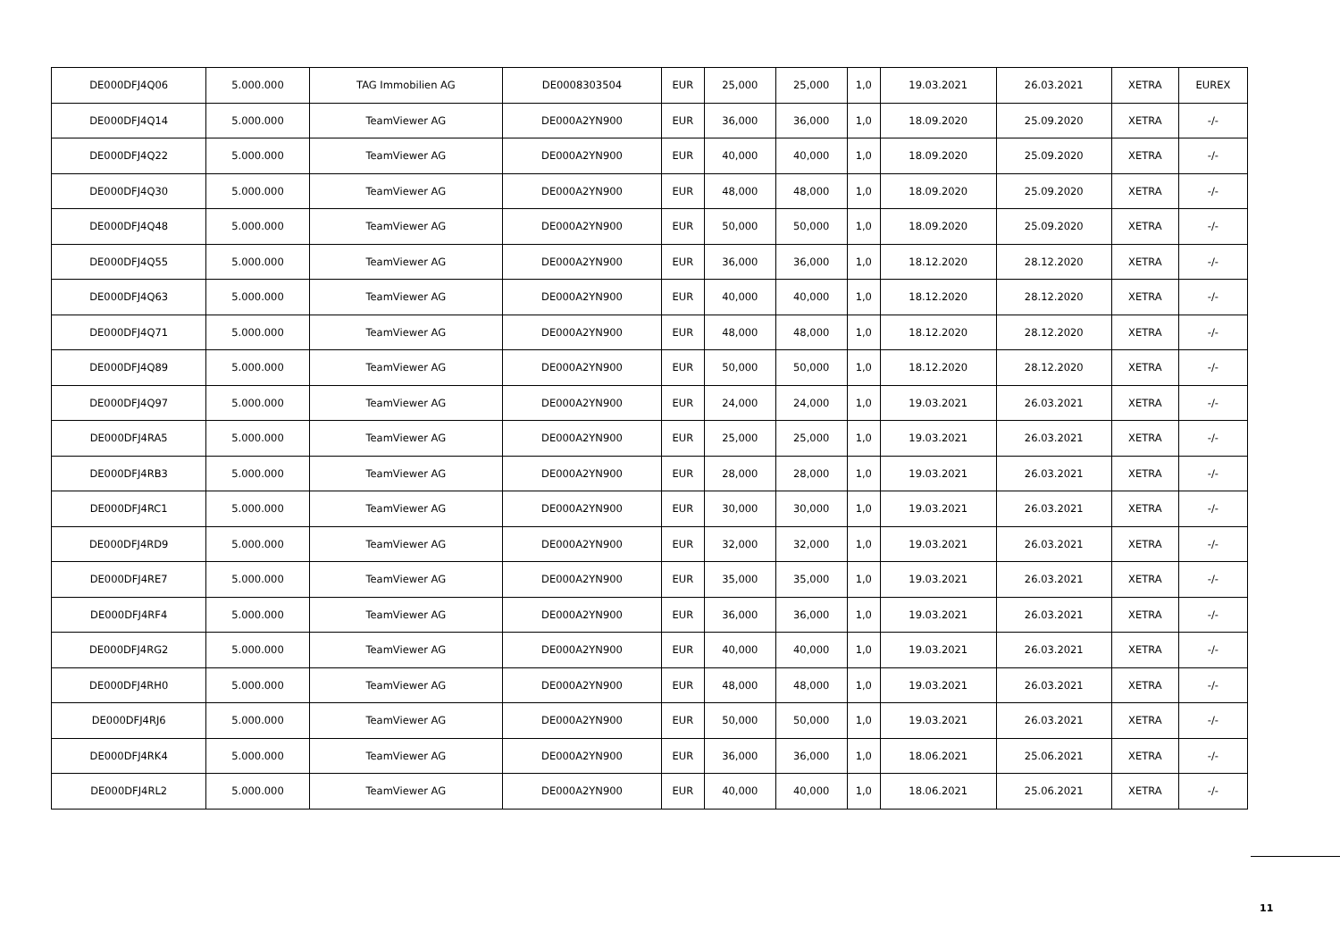| DE000DFJ4Q06 | 5.000.000 | TAG Immobilien AG | DE0008303504 | EUR | 25,000 | 25,000 | 1,0 | 19.03.2021 | 26.03.2021 | XETRA | EUREX |
| DE000DFJ4Q14 | 5.000.000 | TeamViewer AG | DE000A2YN900 | EUR | 36,000 | 36,000 | 1,0 | 18.09.2020 | 25.09.2020 | XETRA | -/- |
| DE000DFJ4Q22 | 5.000.000 | TeamViewer AG | DE000A2YN900 | EUR | 40,000 | 40,000 | 1,0 | 18.09.2020 | 25.09.2020 | XETRA | -/- |
| DE000DFJ4Q30 | 5.000.000 | TeamViewer AG | DE000A2YN900 | EUR | 48,000 | 48,000 | 1,0 | 18.09.2020 | 25.09.2020 | XETRA | -/- |
| DE000DFJ4Q48 | 5.000.000 | TeamViewer AG | DE000A2YN900 | EUR | 50,000 | 50,000 | 1,0 | 18.09.2020 | 25.09.2020 | XETRA | -/- |
| DE000DFJ4Q55 | 5.000.000 | TeamViewer AG | DE000A2YN900 | EUR | 36,000 | 36,000 | 1,0 | 18.12.2020 | 28.12.2020 | XETRA | -/- |
| DE000DFJ4Q63 | 5.000.000 | TeamViewer AG | DE000A2YN900 | EUR | 40,000 | 40,000 | 1,0 | 18.12.2020 | 28.12.2020 | XETRA | -/- |
| DE000DFJ4Q71 | 5.000.000 | TeamViewer AG | DE000A2YN900 | EUR | 48,000 | 48,000 | 1,0 | 18.12.2020 | 28.12.2020 | XETRA | -/- |
| DE000DFJ4Q89 | 5.000.000 | TeamViewer AG | DE000A2YN900 | EUR | 50,000 | 50,000 | 1,0 | 18.12.2020 | 28.12.2020 | XETRA | -/- |
| DE000DFJ4Q97 | 5.000.000 | TeamViewer AG | DE000A2YN900 | EUR | 24,000 | 24,000 | 1,0 | 19.03.2021 | 26.03.2021 | XETRA | -/- |
| DE000DFJ4RA5 | 5.000.000 | TeamViewer AG | DE000A2YN900 | EUR | 25,000 | 25,000 | 1,0 | 19.03.2021 | 26.03.2021 | XETRA | -/- |
| DE000DFJ4RB3 | 5.000.000 | TeamViewer AG | DE000A2YN900 | EUR | 28,000 | 28,000 | 1,0 | 19.03.2021 | 26.03.2021 | XETRA | -/- |
| DE000DFJ4RC1 | 5.000.000 | TeamViewer AG | DE000A2YN900 | EUR | 30,000 | 30,000 | 1,0 | 19.03.2021 | 26.03.2021 | XETRA | -/- |
| DE000DFJ4RD9 | 5.000.000 | TeamViewer AG | DE000A2YN900 | EUR | 32,000 | 32,000 | 1,0 | 19.03.2021 | 26.03.2021 | XETRA | -/- |
| DE000DFJ4RE7 | 5.000.000 | TeamViewer AG | DE000A2YN900 | EUR | 35,000 | 35,000 | 1,0 | 19.03.2021 | 26.03.2021 | XETRA | -/- |
| DE000DFJ4RF4 | 5.000.000 | TeamViewer AG | DE000A2YN900 | EUR | 36,000 | 36,000 | 1,0 | 19.03.2021 | 26.03.2021 | XETRA | -/- |
| DE000DFJ4RG2 | 5.000.000 | TeamViewer AG | DE000A2YN900 | EUR | 40,000 | 40,000 | 1,0 | 19.03.2021 | 26.03.2021 | XETRA | -/- |
| DE000DFJ4RH0 | 5.000.000 | TeamViewer AG | DE000A2YN900 | EUR | 48,000 | 48,000 | 1,0 | 19.03.2021 | 26.03.2021 | XETRA | -/- |
| DE000DFJ4RJ6 | 5.000.000 | TeamViewer AG | DE000A2YN900 | EUR | 50,000 | 50,000 | 1,0 | 19.03.2021 | 26.03.2021 | XETRA | -/- |
| DE000DFJ4RK4 | 5.000.000 | TeamViewer AG | DE000A2YN900 | EUR | 36,000 | 36,000 | 1,0 | 18.06.2021 | 25.06.2021 | XETRA | -/- |
| DE000DFJ4RL2 | 5.000.000 | TeamViewer AG | DE000A2YN900 | EUR | 40,000 | 40,000 | 1,0 | 18.06.2021 | 25.06.2021 | XETRA | -/- |
11